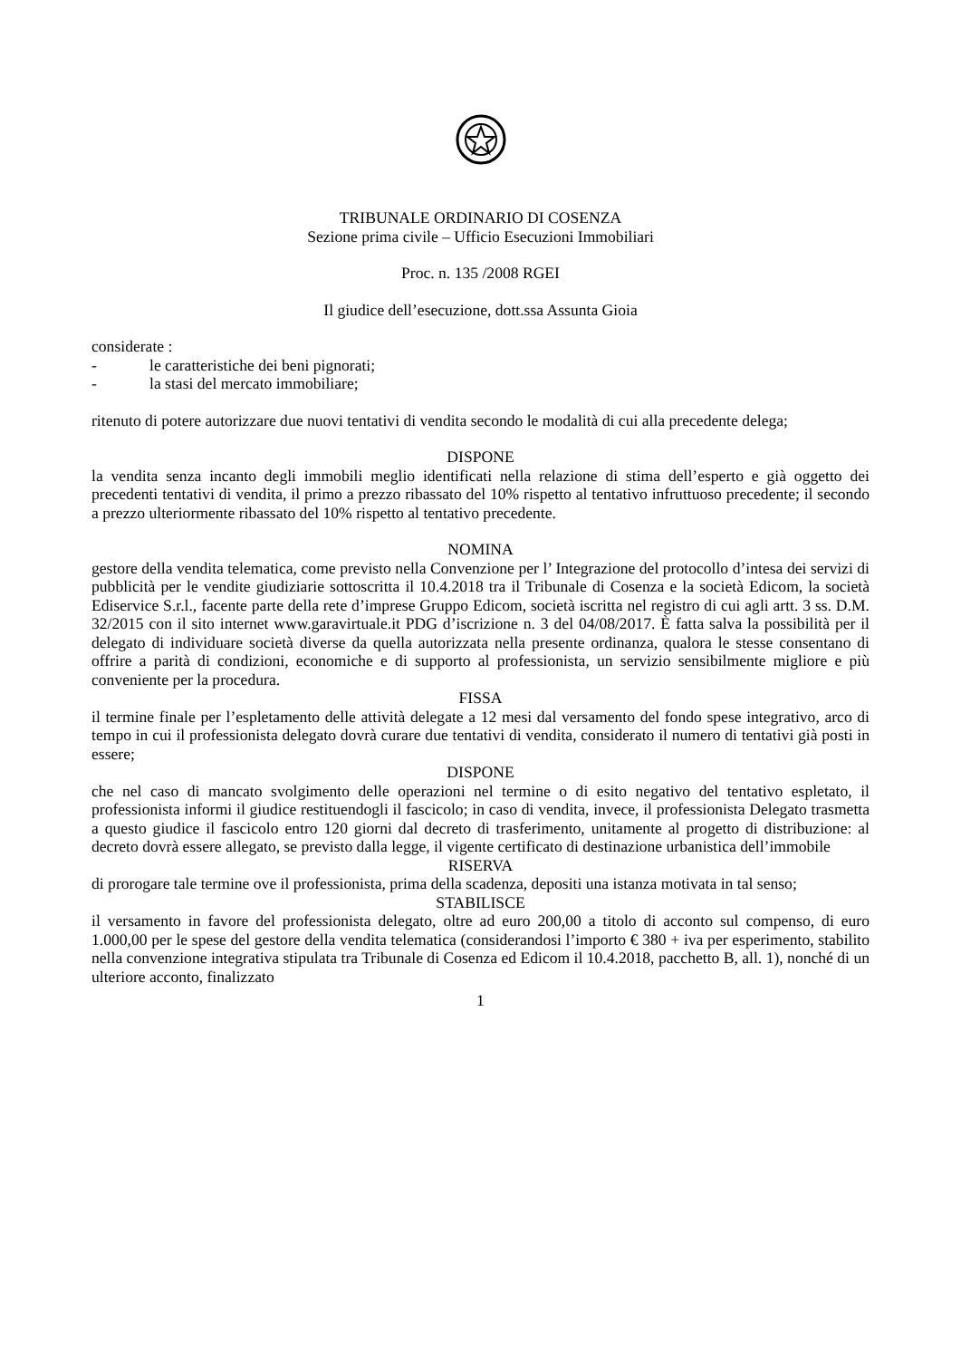TRIBUNALE ORDINARIO DI COSENZA
Sezione prima civile – Ufficio Esecuzioni Immobiliari
Proc. n. 135 /2008 RGEI
Il giudice dell’esecuzione, dott.ssa Assunta Gioia
considerate :
- le caratteristiche dei beni pignorati;
- la stasi del mercato immobiliare;
ritenuto di potere autorizzare due nuovi tentativi di vendita secondo le modalità di cui alla precedente delega;
DISPONE
la vendita senza incanto degli immobili meglio identificati nella relazione di stima dell’esperto e già oggetto dei precedenti tentativi di vendita, il primo a prezzo ribassato del 10% rispetto al tentativo infruttuoso precedente; il secondo a prezzo ulteriormente ribassato del 10% rispetto al tentativo precedente.
NOMINA
gestore della vendita telematica, come previsto nella Convenzione per l’ Integrazione del protocollo d’intesa dei servizi di pubblicità per le vendite giudiziarie sottoscritta il 10.4.2018 tra il Tribunale di Cosenza e la società Edicom, la società Ediservice S.r.l., facente parte della rete d’imprese Gruppo Edicom, società iscritta nel registro di cui agli artt. 3 ss. D.M. 32/2015 con il sito internet www.garavirtuale.it PDG d’iscrizione n. 3 del 04/08/2017. È fatta salva la possibilità per il delegato di individuare società diverse da quella autorizzata nella presente ordinanza, qualora le stesse consentano di offrire a parità di condizioni, economiche e di supporto al professionista, un servizio sensibilmente migliore e più conveniente per la procedura.
FISSA
il termine finale per l’espletamento delle attività delegate a 12 mesi dal versamento del fondo spese integrativo, arco di tempo in cui il professionista delegato dovrà curare due tentativi di vendita, considerato il numero di tentativi già posti in essere;
DISPONE
che nel caso di mancato svolgimento delle operazioni nel termine o di esito negativo del tentativo espletato, il professionista informi il giudice restituendogli il fascicolo; in caso di vendita, invece, il professionista Delegato trasmetta a questo giudice il fascicolo entro 120 giorni dal decreto di trasferimento, unitamente al progetto di distribuzione: al decreto dovrà essere allegato, se previsto dalla legge, il vigente certificato di destinazione urbanistica dell’immobile
RISERVA
di prorogare tale termine ove il professionista, prima della scadenza, depositi una istanza motivata in tal senso;
STABILISCE
il versamento in favore del professionista delegato, oltre ad euro 200,00 a titolo di acconto sul compenso, di euro 1.000,00 per le spese del gestore della vendita telematica (considerandosi l’importo € 380 + iva per esperimento, stabilito nella convenzione integrativa stipulata tra Tribunale di Cosenza ed Edicom il 10.4.2018, pacchetto B, all. 1), nonché di un ulteriore acconto, finalizzato
1